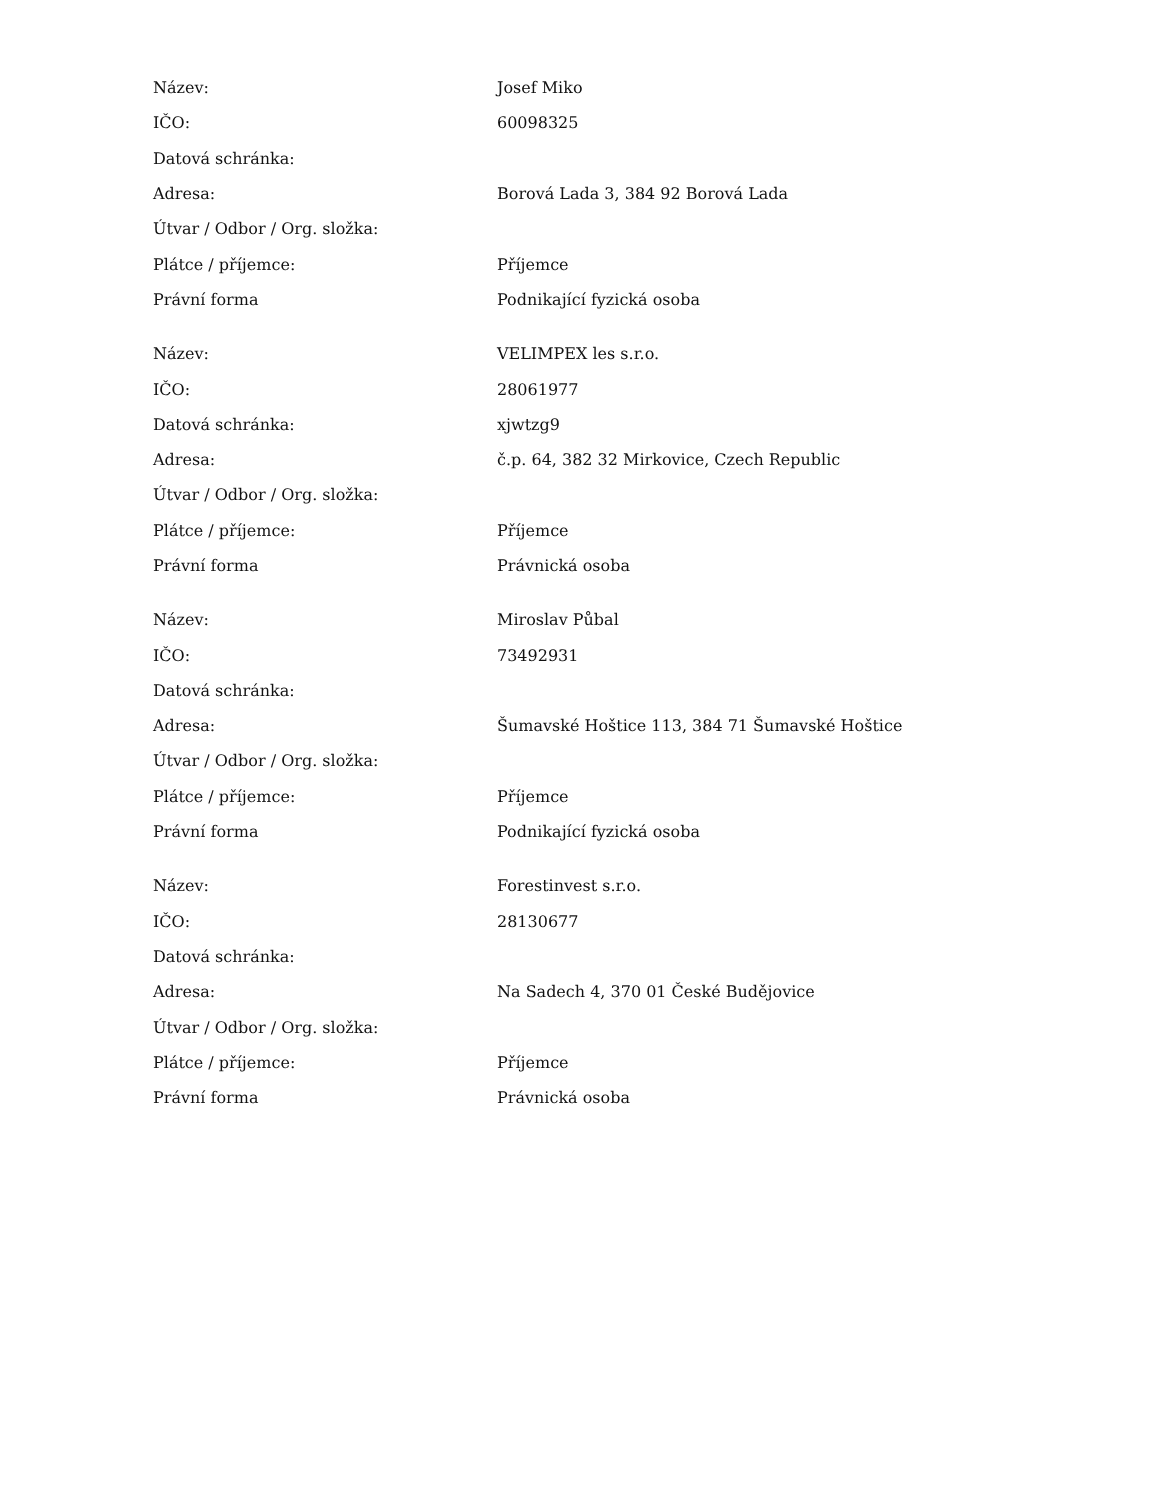| Název: | Josef Miko |
| IČO: | 60098325 |
| Datová schránka: | |
| Adresa: | Borová Lada 3, 384 92 Borová Lada |
| Útvar / Odbor / Org. složka: | |
| Plátce / příjemce: | Příjemce |
| Právní forma | Podnikající fyzická osoba |
| Název: | VELIMPEX les s.r.o. |
| IČO: | 28061977 |
| Datová schránka: | xjwtzg9 |
| Adresa: | č.p. 64, 382 32 Mirkovice, Czech Republic |
| Útvar / Odbor / Org. složka: | |
| Plátce / příjemce: | Příjemce |
| Právní forma | Právnická osoba |
| Název: | Miroslav Půbal |
| IČO: | 73492931 |
| Datová schránka: | |
| Adresa: | Šumavské Hoštice 113, 384 71 Šumavské Hoštice |
| Útvar / Odbor / Org. složka: | |
| Plátce / příjemce: | Příjemce |
| Právní forma | Podnikající fyzická osoba |
| Název: | Forestinvest s.r.o. |
| IČO: | 28130677 |
| Datová schránka: | |
| Adresa: | Na Sadech 4, 370 01 České Budějovice |
| Útvar / Odbor / Org. složka: | |
| Plátce / příjemce: | Příjemce |
| Právní forma | Právnická osoba |